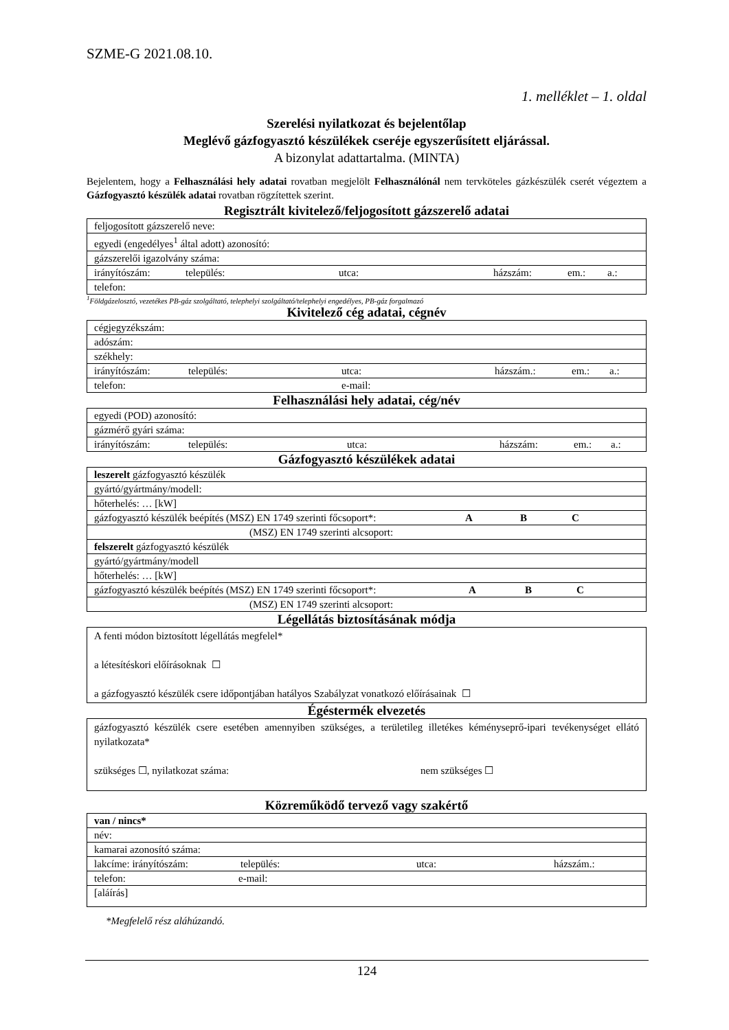SZME-G 2021.08.10.
1. melléklet – 1. oldal
Szerelési nyilatkozat és bejelentőlap
Meglévő gázfogyasztó készülékek cseréje egyszerűsített eljárással.
A bizonylat adattartalma. (MINTA)
Bejelentem, hogy a Felhasználási hely adatai rovatban megjelölt Felhasználónál nem tervköteles gázkészülék cserét végeztem a Gázfogyasztó készülék adatai rovatban rögzítettek szerint.
Regisztrált kivitelező/feljogosított gázszerelő adatai
| feljogosított gázszerelő neve: |
| egyedi (engedélyes<sup>1</sup> által adott) azonosító: |
| gázszerelői igazolvány száma: |
| irányítószám: település: utca: házszám: em.: a.: |
| telefon: |
<sup>1</sup> Földgázelosztó, vezetékes PB-gáz szolgáltató, telephelyi szolgáltató/telephelyi engedélyes, PB-gáz forgalmazó
Kivitelező cég adatai, cégnév
| cégjegyzékszám: |
| adószám: |
| székhely: |
| irányítószám: település: utca: házszám.: em.: a.: |
| telefon: e-mail: |
Felhasználási hely adatai, cég/név
| egyedi (POD) azonosító: |
| gázmérő gyári száma: |
| irányítószám: település: utca: házszám: em.: a.: |
Gázfogyasztó készülékek adatai
| leszerelt gázfogyasztó készülék |
| gyártó/gyártmány/modell: |
| hőterhelés: … [kW] |
| gázfogyasztó készülék beépítés (MSZ) EN 1749 szerinti főcsoport*: A B C |
| (MSZ) EN 1749 szerinti alcsoport: |
| felszerelt gázfogyasztó készülék |
| gyártó/gyártmány/modell |
| hőterhelés: … [kW] |
| gázfogyasztó készülék beépítés (MSZ) EN 1749 szerinti főcsoport*: A B C |
| (MSZ) EN 1749 szerinti alcsoport: |
Légellátás biztosításának módja
| A fenti módon biztosított légellátás megfelel* a létesítéskori előírásoknak ☐ a gázfogyasztó készülék csere időpontjában hatályos Szabályzat vonatkozó előírásainak ☐ |
Égéstermék elvezetés
| gázfogyasztó készülék csere esetében amennyiben szükséges, a területileg illetékes kéményseprő-ipari tevékenységet ellátó nyilatkozata* szükséges ☐, nyilatkozat száma: nem szükséges ☐ |
Közreműködő tervező vagy szakértő
| van / nincs* |
| név: |
| kamarai azonosító száma: |
| lakcíme: irányítószám: település: utca: házszám.: |
| telefon: e-mail: |
| [aláírás] |
*Megfelelő rész aláhúzandó.
124